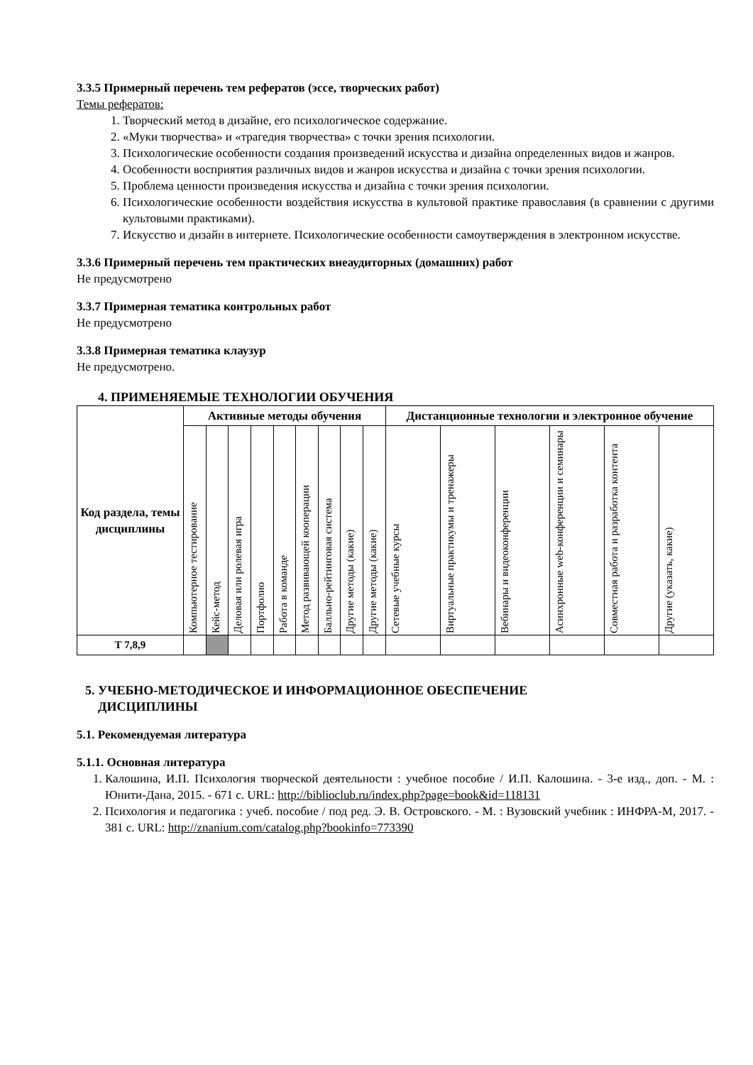3.3.5 Примерный перечень тем рефератов (эссе, творческих работ)
Темы рефератов:
1. Творческий метод в дизайне, его психологическое содержание.
2. «Муки творчества» и «трагедия творчества» с точки зрения психологии.
3. Психологические особенности создания произведений искусства и дизайна определенных видов и жанров.
4. Особенности восприятия различных видов и жанров искусства и дизайна с точки зрения психологии.
5. Проблема ценности произведения искусства и дизайна с точки зрения психологии.
6. Психологические особенности воздействия искусства в культовой практике православия (в сравнении с другими культовыми практиками).
7. Искусство и дизайн в интернете. Психологические особенности самоутверждения в электронном искусстве.
3.3.6 Примерный перечень тем практических внеаудиторных (домашних) работ
Не предусмотрено
3.3.7 Примерная тематика контрольных работ
Не предусмотрено
3.3.8 Примерная тематика клаузур
Не предусмотрено.
4. ПРИМЕНЯЕМЫЕ ТЕХНОЛОГИИ ОБУЧЕНИЯ
| Код раздела, темы дисциплины | Активные методы обучения | | | | | | | | | Дистанционные технологии и электронное обучение | | | | | |
| --- | --- | --- | --- | --- | --- | --- | --- | --- | --- | --- | --- | --- | --- | --- | --- |
| | Компьютерное тестирование | Кейс-метод | Деловая или ролевая игра | Портфолио | Работа в команде | Метод развивающей кооперации | Балльно-рейтинговая система | Другие методы (какие) | Другие методы (какие) | Сетевые учебные курсы | Виртуальные практикумы и тренажеры | Вебинары и видеоконференции | Асинхронные web-конференции и семинары | Совместная работа и разработка контента | Другие (указать, какие) |
| Т 7,8,9 | | | | | | | | | | | | | | | |
5. УЧЕБНО-МЕТОДИЧЕСКОЕ И ИНФОРМАЦИОННОЕ ОБЕСПЕЧЕНИЕ
ДИСЦИПЛИНЫ
5.1. Рекомендуемая литература
5.1.1. Основная литература
1. Калошина, И.П. Психология творческой деятельности : учебное пособие / И.П. Калошина. - 3-е изд., доп. - М. : Юнити-Дана, 2015. - 671 с. URL: http://biblioclub.ru/index.php?page=book&id=118131
2. Психология и педагогика : учеб. пособие / под ред. Э. В. Островского. - М. : Вузовский учебник : ИНФРА-М, 2017. - 381 с. URL: http://znanium.com/catalog.php?bookinfo=773390